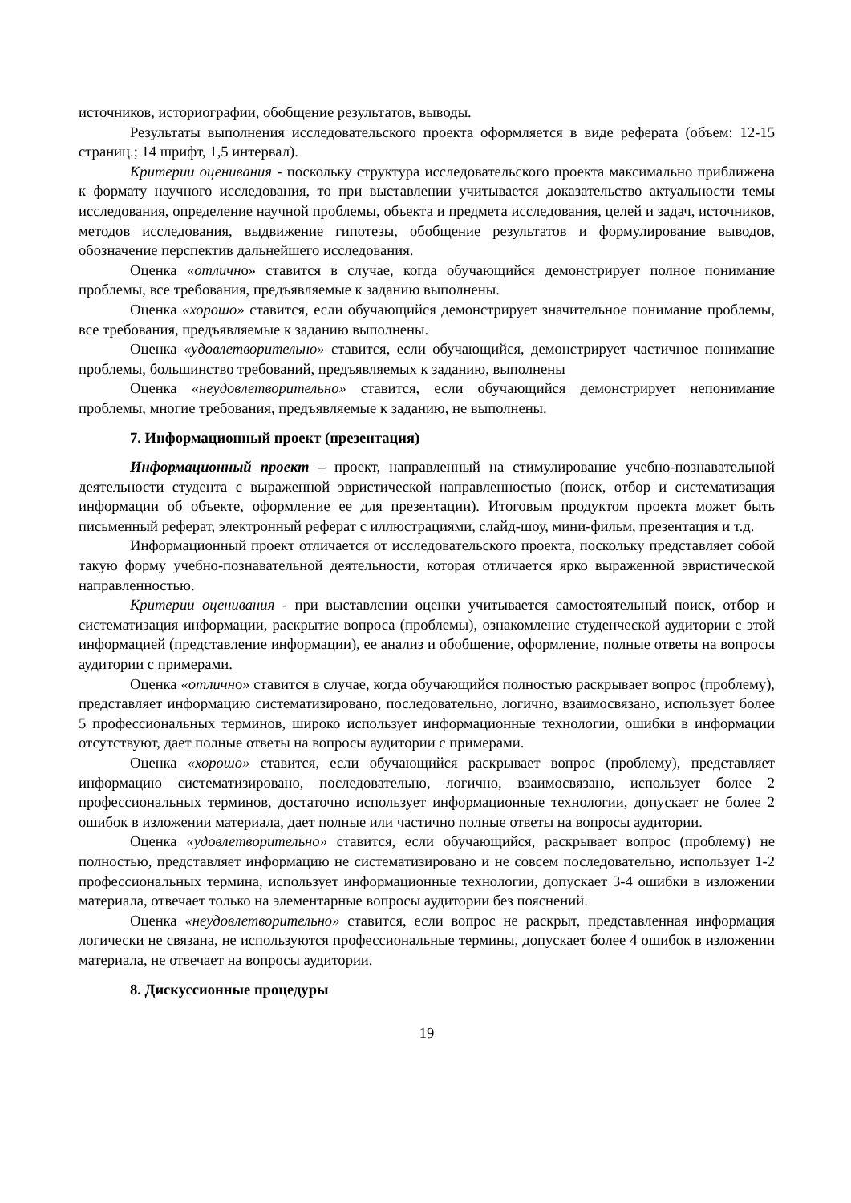источников, историографии, обобщение результатов, выводы.
Результаты выполнения исследовательского проекта оформляется в виде реферата (объем: 12-15 страниц.; 14 шрифт, 1,5 интервал).
Критерии оценивания - поскольку структура исследовательского проекта максимально приближена к формату научного исследования, то при выставлении учитывается доказательство актуальности темы исследования, определение научной проблемы, объекта и предмета исследования, целей и задач, источников, методов исследования, выдвижение гипотезы, обобщение результатов и формулирование выводов, обозначение перспектив дальнейшего исследования.
Оценка «отлично» ставится в случае, когда обучающийся демонстрирует полное понимание проблемы, все требования, предъявляемые к заданию выполнены.
Оценка «хорошо» ставится, если обучающийся демонстрирует значительное понимание проблемы, все требования, предъявляемые к заданию выполнены.
Оценка «удовлетворительно» ставится, если обучающийся, демонстрирует частичное понимание проблемы, большинство требований, предъявляемых к заданию, выполнены
Оценка «неудовлетворительно» ставится, если обучающийся демонстрирует непонимание проблемы, многие требования, предъявляемые к заданию, не выполнены.
7. Информационный проект (презентация)
Информационный проект – проект, направленный на стимулирование учебно-познавательной деятельности студента с выраженной эвристической направленностью (поиск, отбор и систематизация информации об объекте, оформление ее для презентации). Итоговым продуктом проекта может быть письменный реферат, электронный реферат с иллюстрациями, слайд-шоу, мини-фильм, презентация и т.д.
Информационный проект отличается от исследовательского проекта, поскольку представляет собой такую форму учебно-познавательной деятельности, которая отличается ярко выраженной эвристической направленностью.
Критерии оценивания - при выставлении оценки учитывается самостоятельный поиск, отбор и систематизация информации, раскрытие вопроса (проблемы), ознакомление студенческой аудитории с этой информацией (представление информации), ее анализ и обобщение, оформление, полные ответы на вопросы аудитории с примерами.
Оценка «отлично» ставится в случае, когда обучающийся полностью раскрывает вопрос (проблему), представляет информацию систематизировано, последовательно, логично, взаимосвязано, использует более 5 профессиональных терминов, широко использует информационные технологии, ошибки в информации отсутствуют, дает полные ответы на вопросы аудитории с примерами.
Оценка «хорошо» ставится, если обучающийся раскрывает вопрос (проблему), представляет информацию систематизировано, последовательно, логично, взаимосвязано, использует более 2 профессиональных терминов, достаточно использует информационные технологии, допускает не более 2 ошибок в изложении материала, дает полные или частично полные ответы на вопросы аудитории.
Оценка «удовлетворительно» ставится, если обучающийся, раскрывает вопрос (проблему) не полностью, представляет информацию не систематизировано и не совсем последовательно, использует 1-2 профессиональных термина, использует информационные технологии, допускает 3-4 ошибки в изложении материала, отвечает только на элементарные вопросы аудитории без пояснений.
Оценка «неудовлетворительно» ставится, если вопрос не раскрыт, представленная информация логически не связана, не используются профессиональные термины, допускает более 4 ошибок в изложении материала, не отвечает на вопросы аудитории.
8. Дискуссионные процедуры
19